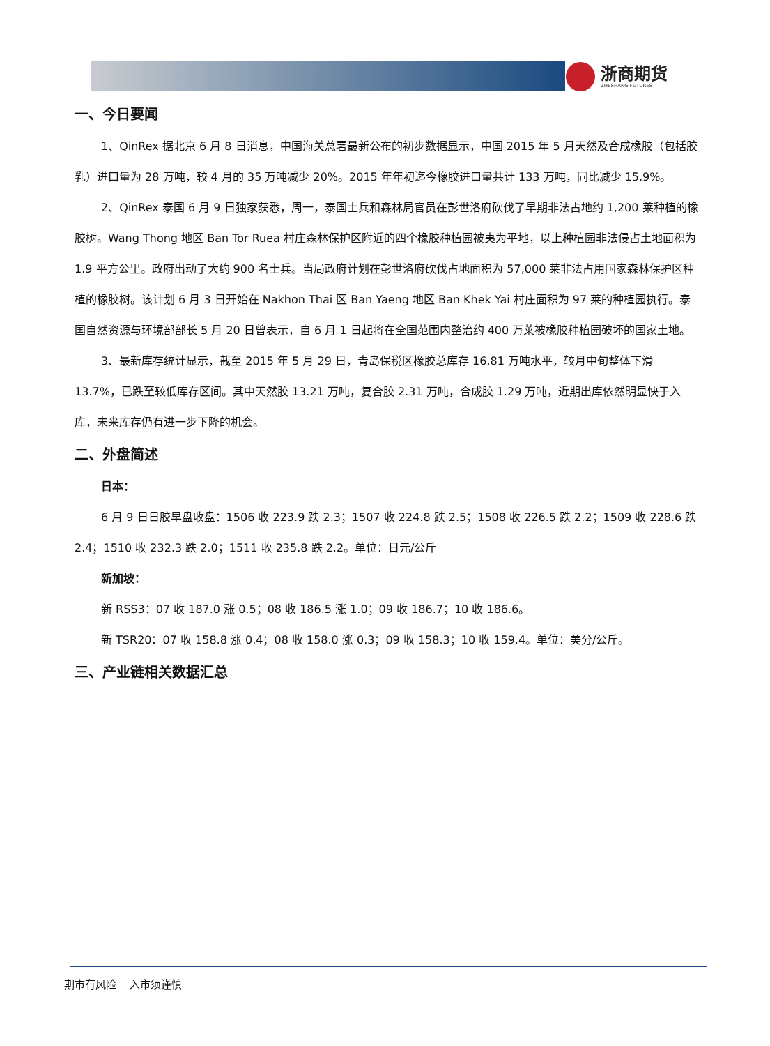浙商期货
ZHESHANG FUTURES
一、今日要闻
1、QinRex 据北京 6 月 8 日消息，中国海关总署最新公布的初步数据显示，中国 2015 年 5 月天然及合成橡胶（包括胶乳）进口量为 28 万吨，较 4 月的 35 万吨减少 20%。2015 年年初迄今橡胶进口量共计 133 万吨，同比减少 15.9%。
2、QinRex 泰国 6 月 9 日独家获悉，周一，泰国士兵和森林局官员在彭世洛府砍伐了早期非法占地约 1,200 莱种植的橡胶树。Wang Thong 地区 Ban Tor Ruea 村庄森林保护区附近的四个橡胶种植园被夷为平地，以上种植园非法侵占土地面积为 1.9 平方公里。政府出动了大约 900 名士兵。当局政府计划在彭世洛府砍伐占地面积为 57,000 莱非法占用国家森林保护区种植的橡胶树。该计划 6 月 3 日开始在 Nakhon Thai 区 Ban Yaeng 地区 Ban Khek Yai 村庄面积为 97 莱的种植园执行。泰国自然资源与环境部部长 5 月 20 日曾表示，自 6 月 1 日起将在全国范围内整治约 400 万莱被橡胶种植园破坏的国家土地。
3、最新库存统计显示，截至 2015 年 5 月 29 日，青岛保税区橡胶总库存 16.81 万吨水平，较月中旬整体下滑 13.7%，已跌至较低库存区间。其中天然胶 13.21 万吨，复合胶 2.31 万吨，合成胶 1.29 万吨，近期出库依然明显快于入库，未来库存仍有进一步下降的机会。
二、外盘简述
日本：
6 月 9 日日胶早盘收盘：1506 收 223.9 跌 2.3；1507 收 224.8 跌 2.5；1508 收 226.5 跌 2.2；1509 收 228.6 跌 2.4；1510 收 232.3 跌 2.0；1511 收 235.8 跌 2.2。单位：日元/公斤
新加坡：
新 RSS3：07 收 187.0 涨 0.5；08 收 186.5 涨 1.0；09 收 186.7；10 收 186.6。
新 TSR20：07 收 158.8 涨 0.4；08 收 158.0 涨 0.3；09 收 158.3；10 收 159.4。单位：美分/公斤。
三、产业链相关数据汇总
期市有风险 入市须谨慎